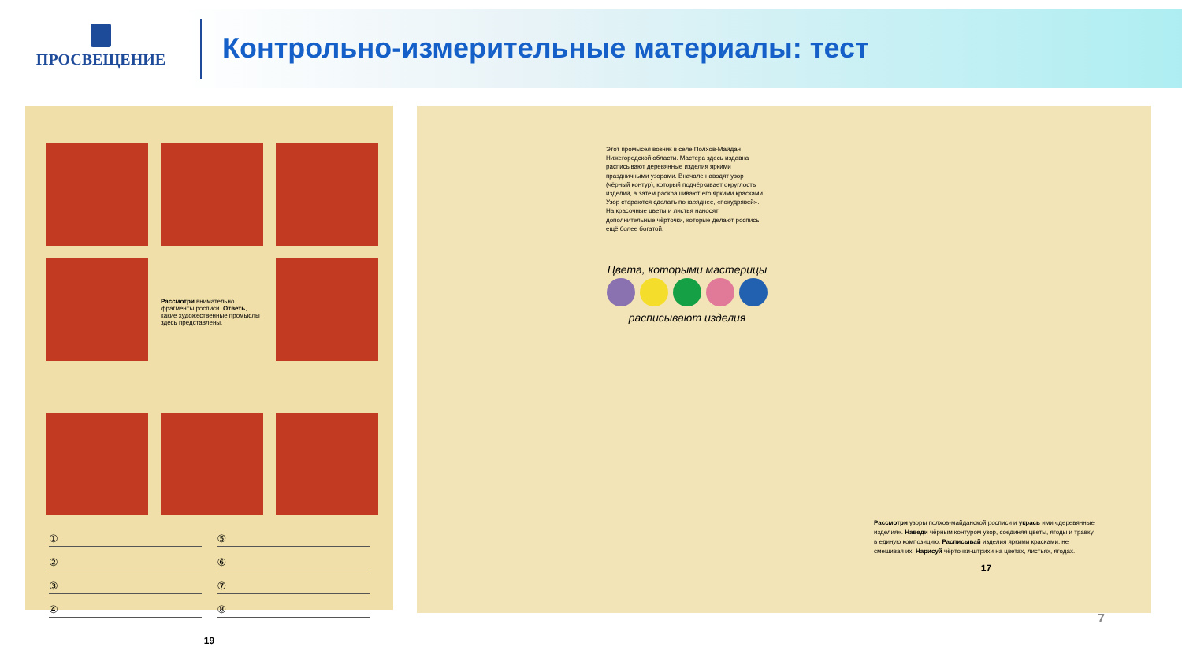ПРОСВЕЩЕНИЕ
Контрольно-измерительные материалы: тест
Рассмотри внимательно фрагменты росписи. Ответь, какие художественные промыслы здесь представлены.
①
⑤
②
⑥
③
⑦
④
⑧
19
Этот промысел возник в селе Полхов-Майдан Нижегородской области. Мастера здесь издавна расписывают деревянные изделия яркими праздничными узорами. Вначале наводят узор (чёрный контур), который подчёркивает округлость изделий, а затем раскрашивают его яркими красками. Узор стараются сделать понаряднее, «покудрявей». На красочные цветы и листья наносят дополнительные чёрточки, которые делают роспись ещё более богатой.
Цвета, которыми мастерицы
расписывают изделия
Рассмотри узоры полхов-майданской росписи и укрась ими «деревянные изделия». Наведи чёрным контуром узор, соединяя цветы, ягоды и травку в единую композицию. Расписывай изделия яркими красками, не смешивая их. Нарисуй чёрточки-штрихи на цветах, листьях, ягодах.
17
7